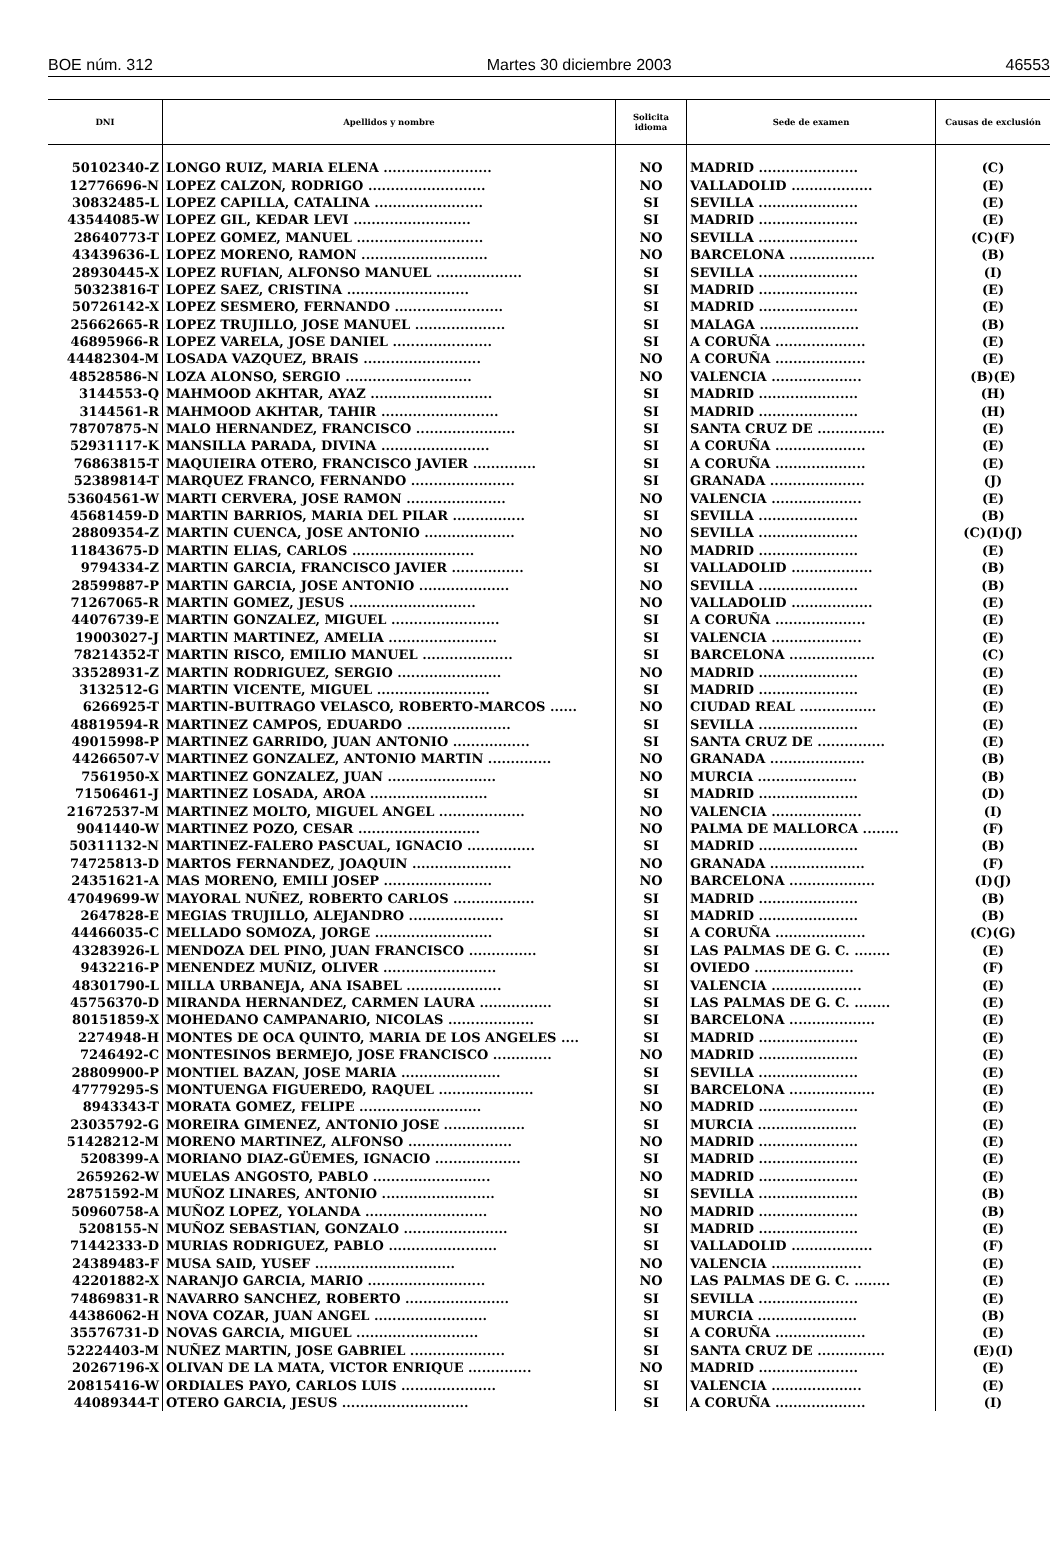BOE núm. 312 Martes 30 diciembre 2003 46553
| DNI | Apellidos y nombre | Solicita idioma | Sede de examen | Causas de exclusión |
| --- | --- | --- | --- | --- |
| 50102340-Z | LONGO RUIZ, MARIA ELENA ........................ | NO | MADRID ...................... | (C) |
| 12776696-N | LOPEZ CALZON, RODRIGO .......................... | NO | VALLADOLID .................. | (E) |
| 30832485-L | LOPEZ CAPILLA, CATALINA ........................ | SI | SEVILLA ...................... | (E) |
| 43544085-W | LOPEZ GIL, KEDAR LEVI .......................... | SI | MADRID ...................... | (E) |
| 28640773-T | LOPEZ GOMEZ, MANUEL ............................ | NO | SEVILLA ...................... | (C)(F) |
| 43439636-L | LOPEZ MORENO, RAMON ............................ | NO | BARCELONA ................... | (B) |
| 28930445-X | LOPEZ RUFIAN, ALFONSO MANUEL ................... | SI | SEVILLA ...................... | (I) |
| 50323816-T | LOPEZ SAEZ, CRISTINA ........................... | SI | MADRID ...................... | (E) |
| 50726142-X | LOPEZ SESMERO, FERNANDO ........................ | SI | MADRID ...................... | (E) |
| 25662665-R | LOPEZ TRUJILLO, JOSE MANUEL .................... | SI | MALAGA ...................... | (B) |
| 46895966-R | LOPEZ VARELA, JOSE DANIEL ...................... | SI | A CORUÑA .................... | (E) |
| 44482304-M | LOSADA VAZQUEZ, BRAIS .......................... | NO | A CORUÑA .................... | (E) |
| 48528586-N | LOZA ALONSO, SERGIO ............................ | NO | VALENCIA .................... | (B)(E) |
| 3144553-Q | MAHMOOD AKHTAR, AYAZ ........................... | SI | MADRID ...................... | (H) |
| 3144561-R | MAHMOOD AKHTAR, TAHIR .......................... | SI | MADRID ...................... | (H) |
| 78707875-N | MALO HERNANDEZ, FRANCISCO ...................... | SI | SANTA CRUZ DE ............... | (E) |
| 52931117-K | MANSILLA PARADA, DIVINA ........................ | SI | A CORUÑA .................... | (E) |
| 76863815-T | MAQUIEIRA OTERO, FRANCISCO JAVIER .............. | SI | A CORUÑA .................... | (E) |
| 52389814-T | MARQUEZ FRANCO, FERNANDO ....................... | SI | GRANADA ..................... | (J) |
| 53604561-W | MARTI CERVERA, JOSE RAMON ...................... | NO | VALENCIA .................... | (E) |
| 45681459-D | MARTIN BARRIOS, MARIA DEL PILAR ................ | SI | SEVILLA ...................... | (B) |
| 28809354-Z | MARTIN CUENCA, JOSE ANTONIO .................... | NO | SEVILLA ...................... | (C)(I)(J) |
| 11843675-D | MARTIN ELIAS, CARLOS ........................... | NO | MADRID ...................... | (E) |
| 9794334-Z | MARTIN GARCIA, FRANCISCO JAVIER ................ | SI | VALLADOLID .................. | (B) |
| 28599887-P | MARTIN GARCIA, JOSE ANTONIO .................... | NO | SEVILLA ...................... | (B) |
| 71267065-R | MARTIN GOMEZ, JESUS ............................ | NO | VALLADOLID .................. | (E) |
| 44076739-E | MARTIN GONZALEZ, MIGUEL ........................ | SI | A CORUÑA .................... | (E) |
| 19003027-J | MARTIN MARTINEZ, AMELIA ........................ | SI | VALENCIA .................... | (E) |
| 78214352-T | MARTIN RISCO, EMILIO MANUEL .................... | SI | BARCELONA ................... | (C) |
| 33528931-Z | MARTIN RODRIGUEZ, SERGIO ....................... | NO | MADRID ...................... | (E) |
| 3132512-G | MARTIN VICENTE, MIGUEL ......................... | SI | MADRID ...................... | (E) |
| 6266925-T | MARTIN-BUITRAGO VELASCO, ROBERTO-MARCOS ...... | NO | CIUDAD REAL ................. | (E) |
| 48819594-R | MARTINEZ CAMPOS, EDUARDO ....................... | SI | SEVILLA ...................... | (E) |
| 49015998-P | MARTINEZ GARRIDO, JUAN ANTONIO ................. | SI | SANTA CRUZ DE ............... | (E) |
| 44266507-V | MARTINEZ GONZALEZ, ANTONIO MARTIN .............. | NO | GRANADA ..................... | (B) |
| 7561950-X | MARTINEZ GONZALEZ, JUAN ........................ | NO | MURCIA ...................... | (B) |
| 71506461-J | MARTINEZ LOSADA, AROA .......................... | SI | MADRID ...................... | (D) |
| 21672537-M | MARTINEZ MOLTO, MIGUEL ANGEL ................... | NO | VALENCIA .................... | (I) |
| 9041440-W | MARTINEZ POZO, CESAR ........................... | NO | PALMA DE MALLORCA ........ | (F) |
| 50311132-N | MARTINEZ-FALERO PASCUAL, IGNACIO ............... | SI | MADRID ...................... | (B) |
| 74725813-D | MARTOS FERNANDEZ, JOAQUIN ...................... | NO | GRANADA ..................... | (F) |
| 24351621-A | MAS MORENO, EMILI JOSEP ........................ | NO | BARCELONA ................... | (I)(J) |
| 47049699-W | MAYORAL NUÑEZ, ROBERTO CARLOS .................. | SI | MADRID ...................... | (B) |
| 2647828-E | MEGIAS TRUJILLO, ALEJANDRO ..................... | SI | MADRID ...................... | (B) |
| 44466035-C | MELLADO SOMOZA, JORGE .......................... | SI | A CORUÑA .................... | (C)(G) |
| 43283926-L | MENDOZA DEL PINO, JUAN FRANCISCO ............... | SI | LAS PALMAS DE G. C. ........ | (E) |
| 9432216-P | MENENDEZ MUÑIZ, OLIVER ......................... | SI | OVIEDO ...................... | (F) |
| 48301790-L | MILLA URBANEJA, ANA ISABEL ..................... | SI | VALENCIA .................... | (E) |
| 45756370-D | MIRANDA HERNANDEZ, CARMEN LAURA ................ | SI | LAS PALMAS DE G. C. ........ | (E) |
| 80151859-X | MOHEDANO CAMPANARIO, NICOLAS ................... | SI | BARCELONA ................... | (E) |
| 2274948-H | MONTES DE OCA QUINTO, MARIA DE LOS ANGELES .... | SI | MADRID ...................... | (E) |
| 7246492-C | MONTESINOS BERMEJO, JOSE FRANCISCO ............. | NO | MADRID ...................... | (E) |
| 28809900-P | MONTIEL BAZAN, JOSE MARIA ...................... | SI | SEVILLA ...................... | (E) |
| 47779295-S | MONTUENGA FIGUEREDO, RAQUEL ..................... | SI | BARCELONA ................... | (E) |
| 8943343-T | MORATA GOMEZ, FELIPE ........................... | NO | MADRID ...................... | (E) |
| 23035792-G | MOREIRA GIMENEZ, ANTONIO JOSE .................. | SI | MURCIA ...................... | (E) |
| 51428212-M | MORENO MARTINEZ, ALFONSO ....................... | NO | MADRID ...................... | (E) |
| 5208399-A | MORIANO DIAZ-GÜEMES, IGNACIO ................... | SI | MADRID ...................... | (E) |
| 2659262-W | MUELAS ANGOSTO, PABLO .......................... | NO | MADRID ...................... | (E) |
| 28751592-M | MUÑOZ LINARES, ANTONIO ......................... | SI | SEVILLA ...................... | (B) |
| 50960758-A | MUÑOZ LOPEZ, YOLANDA ........................... | NO | MADRID ...................... | (B) |
| 5208155-N | MUÑOZ SEBASTIAN, GONZALO ....................... | SI | MADRID ...................... | (E) |
| 71442333-D | MURIAS RODRIGUEZ, PABLO ........................ | SI | VALLADOLID .................. | (F) |
| 24389483-F | MUSA SAID, YUSEF ............................... | NO | VALENCIA .................... | (E) |
| 42201882-X | NARANJO GARCIA, MARIO .......................... | NO | LAS PALMAS DE G. C. ........ | (E) |
| 74869831-R | NAVARRO SANCHEZ, ROBERTO ....................... | SI | SEVILLA ...................... | (E) |
| 44386062-H | NOVA COZAR, JUAN ANGEL ......................... | SI | MURCIA ...................... | (B) |
| 35576731-D | NOVAS GARCIA, MIGUEL ........................... | SI | A CORUÑA .................... | (E) |
| 52224403-M | NUÑEZ MARTIN, JOSE GABRIEL ..................... | SI | SANTA CRUZ DE ............... | (E)(I) |
| 20267196-X | OLIVAN DE LA MATA, VICTOR ENRIQUE .............. | NO | MADRID ...................... | (E) |
| 20815416-W | ORDIALES PAYO, CARLOS LUIS ..................... | SI | VALENCIA .................... | (E) |
| 44089344-T | OTERO GARCIA, JESUS ............................ | SI | A CORUÑA .................... | (I) |